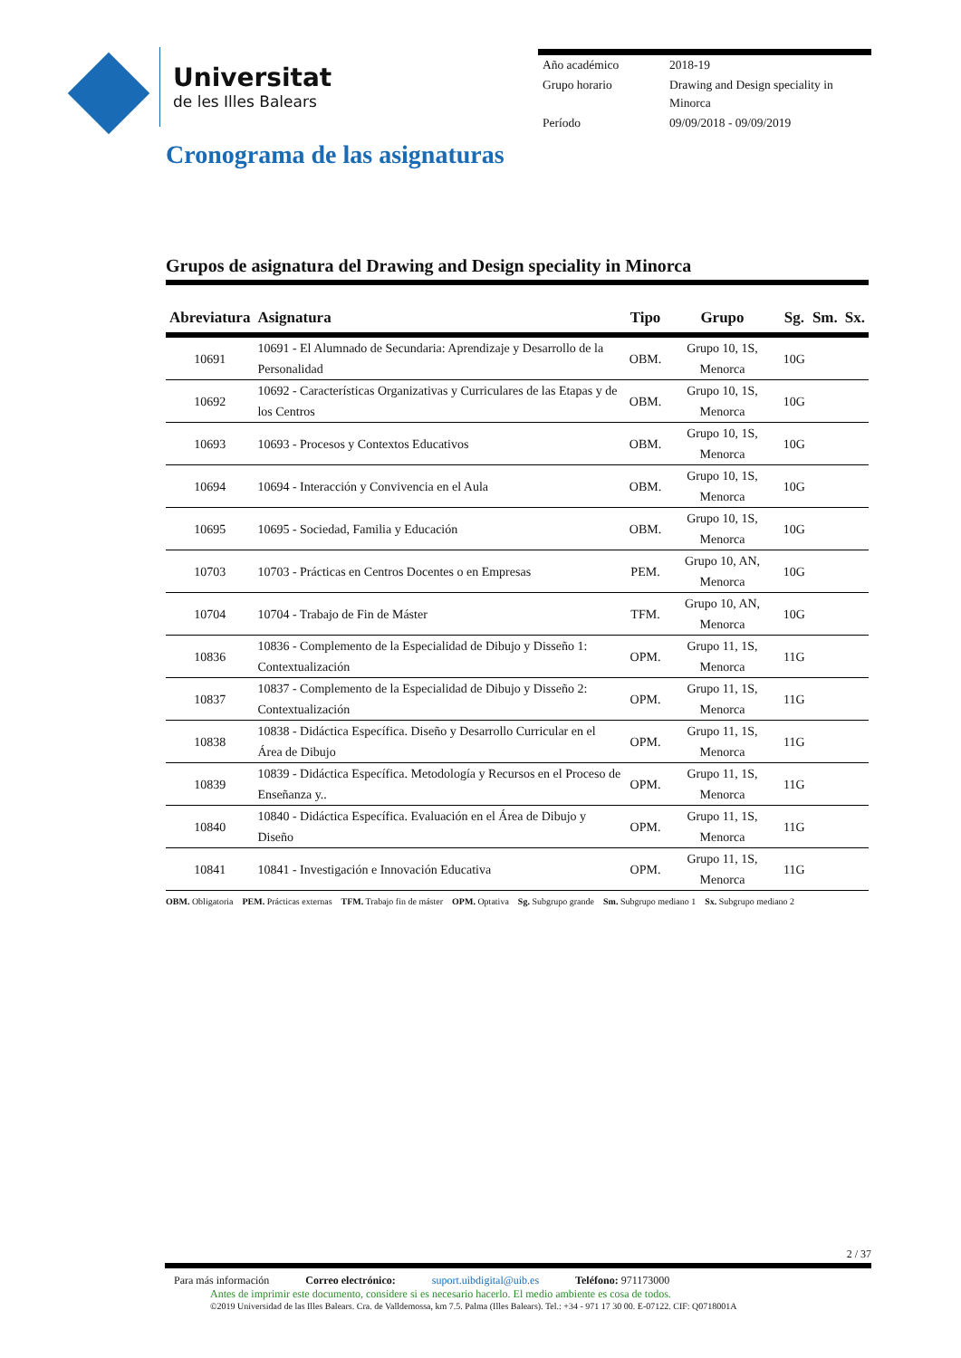Universitat
de les Illes Balears
| Año académico | 2018-19 |
| Grupo horario | Drawing and Design speciality in Minorca |
| Período | 09/09/2018 - 09/09/2019 |
Cronograma de las asignaturas
Grupos de asignatura del Drawing and Design speciality in Minorca
| Abreviatura | Asignatura | Tipo | Grupo | Sg. | Sm. | Sx. |
| --- | --- | --- | --- | --- | --- | --- |
| 10691 | 10691 - El Alumnado de Secundaria: Aprendizaje y Desarrollo de la Personalidad | OBM. | Grupo 10, 1S, Menorca | 10G | | |
| 10692 | 10692 - Características Organizativas y Curriculares de las Etapas y de los Centros | OBM. | Grupo 10, 1S, Menorca | 10G | | |
| 10693 | 10693 - Procesos y Contextos Educativos | OBM. | Grupo 10, 1S, Menorca | 10G | | |
| 10694 | 10694 - Interacción y Convivencia en el Aula | OBM. | Grupo 10, 1S, Menorca | 10G | | |
| 10695 | 10695 - Sociedad, Familia y Educación | OBM. | Grupo 10, 1S, Menorca | 10G | | |
| 10703 | 10703 - Prácticas en Centros Docentes o en Empresas | PEM. | Grupo 10, AN, Menorca | 10G | | |
| 10704 | 10704 - Trabajo de Fin de Máster | TFM. | Grupo 10, AN, Menorca | 10G | | |
| 10836 | 10836 - Complemento de la Especialidad de Dibujo y Disseño 1: Contextualización | OPM. | Grupo 11, 1S, Menorca | 11G | | |
| 10837 | 10837 - Complemento de la Especialidad de Dibujo y Disseño 2: Contextualización | OPM. | Grupo 11, 1S, Menorca | 11G | | |
| 10838 | 10838 - Didáctica Específica. Diseño y Desarrollo Curricular en el Área de Dibujo | OPM. | Grupo 11, 1S, Menorca | 11G | | |
| 10839 | 10839 - Didáctica Específica. Metodología y Recursos en el Proceso de Enseñanza y.. | OPM. | Grupo 11, 1S, Menorca | 11G | | |
| 10840 | 10840 - Didáctica Específica. Evaluación en el Área de Dibujo y Diseño | OPM. | Grupo 11, 1S, Menorca | 11G | | |
| 10841 | 10841 - Investigación e Innovación Educativa | OPM. | Grupo 11, 1S, Menorca | 11G | | |
OBM. Obligatoria PEM. Prácticas externas TFM. Trabajo fin de máster OPM. Optativa Sg. Subgrupo grande Sm. Subgrupo mediano 1 Sx. Subgrupo mediano 2
2 / 37
Para más información Correo electrónico: suport.uibdigital@uib.es Teléfono: 971173000
Antes de imprimir este documento, considere si es necesario hacerlo. El medio ambiente es cosa de todos.
©2019 Universidad de las Illes Balears. Cra. de Valldemossa, km 7.5. Palma (Illes Balears). Tel.: +34 - 971 17 30 00. E-07122. CIF: Q0718001A